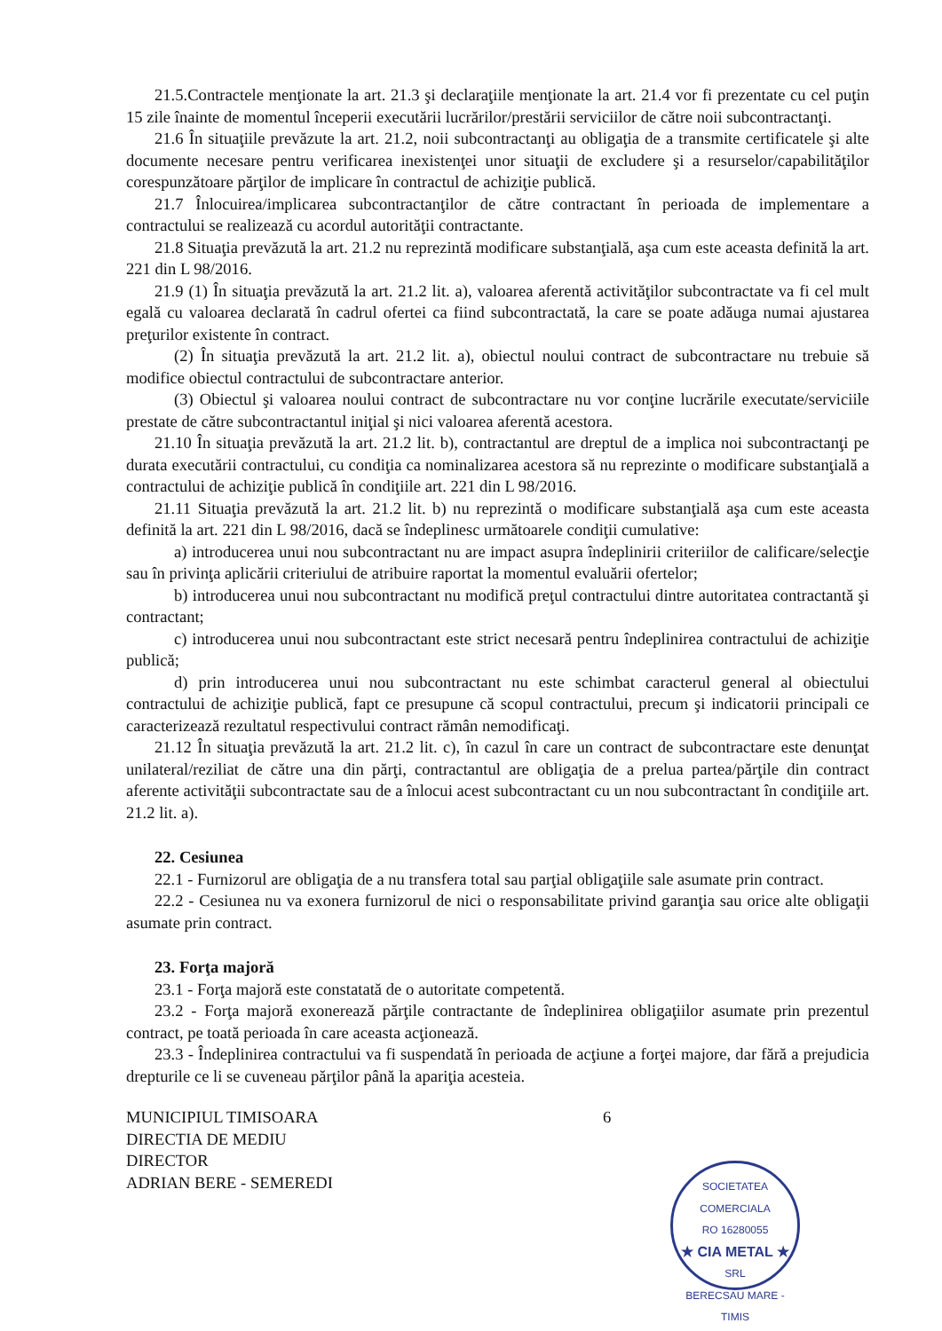21.5.Contractele menţionate la art. 21.3 şi declaraţiile menţionate la art. 21.4 vor fi prezentate cu cel puţin 15 zile înainte de momentul începerii executării lucrărilor/prestării serviciilor de către noii subcontractanţi.
21.6 În situaţiile prevăzute la art. 21.2, noii subcontractanţi au obligaţia de a transmite certificatele şi alte documente necesare pentru verificarea inexistenţei unor situaţii de excludere şi a resurselor/capabilităţilor corespunzătoare părţilor de implicare în contractul de achiziţie publică.
21.7 Înlocuirea/implicarea subcontractanţilor de către contractant în perioada de implementare a contractului se realizează cu acordul autorităţii contractante.
21.8 Situaţia prevăzută la art. 21.2 nu reprezintă modificare substanţială, aşa cum este aceasta definită la art. 221 din L 98/2016.
21.9 (1) În situaţia prevăzută la art. 21.2 lit. a), valoarea aferentă activităţilor subcontractate va fi cel mult egală cu valoarea declarată în cadrul ofertei ca fiind subcontractată, la care se poate adăuga numai ajustarea preţurilor existente în contract.
(2) În situaţia prevăzută la art. 21.2 lit. a), obiectul noului contract de subcontractare nu trebuie să modifice obiectul contractului de subcontractare anterior.
(3) Obiectul şi valoarea noului contract de subcontractare nu vor conţine lucrările executate/serviciile prestate de către subcontractantul iniţial şi nici valoarea aferentă acestora.
21.10 În situaţia prevăzută la art. 21.2 lit. b), contractantul are dreptul de a implica noi subcontractanţi pe durata executării contractului, cu condiţia ca nominalizarea acestora să nu reprezinte o modificare substanţială a contractului de achiziţie publică în condiţiile art. 221 din L 98/2016.
21.11 Situaţia prevăzută la art. 21.2 lit. b) nu reprezintă o modificare substanţială aşa cum este aceasta definită la art. 221 din L 98/2016, dacă se îndeplinesc următoarele condiţii cumulative:
a) introducerea unui nou subcontractant nu are impact asupra îndeplinirii criteriilor de calificare/selecţie sau în privinţa aplicării criteriului de atribuire raportat la momentul evaluării ofertelor;
b) introducerea unui nou subcontractant nu modifică preţul contractului dintre autoritatea contractantă şi contractant;
c) introducerea unui nou subcontractant este strict necesară pentru îndeplinirea contractului de achiziţie publică;
d) prin introducerea unui nou subcontractant nu este schimbat caracterul general al obiectului contractului de achiziţie publică, fapt ce presupune că scopul contractului, precum şi indicatorii principali ce caracterizează rezultatul respectivului contract rămân nemodificaţi.
21.12 În situaţia prevăzută la art. 21.2 lit. c), în cazul în care un contract de subcontractare este denunţat unilateral/reziliat de către una din părţi, contractantul are obligaţia de a prelua partea/părţile din contract aferente activităţii subcontractate sau de a înlocui acest subcontractant cu un nou subcontractant în condiţiile art. 21.2 lit. a).
22. Cesiunea
22.1 - Furnizorul are obligaţia de a nu transfera total sau parţial obligaţiile sale asumate prin contract.
22.2 - Cesiunea nu va exonera furnizorul de nici o responsabilitate privind garanţia sau orice alte obligaţii asumate prin contract.
23. Forţa majoră
23.1 - Forţa majoră este constatată de o autoritate competentă.
23.2 - Forţa majoră exonerează părţile contractante de îndeplinirea obligaţiilor asumate prin prezentul contract, pe toată perioada în care aceasta acţionează.
23.3 - Îndeplinirea contractului va fi suspendată în perioada de acţiune a forţei majore, dar fără a prejudicia drepturile ce li se cuveneau părţilor până la apariţia acesteia.
MUNICIPIUL TIMISOARA
DIRECTIA DE MEDIU
DIRECTOR
ADRIAN BERE - SEMEREDI
6
SOCIETATEA COMERCIALA
RO 16280055
★ CIA METAL ★
SRL
BERECSAU MARE - TIMIS